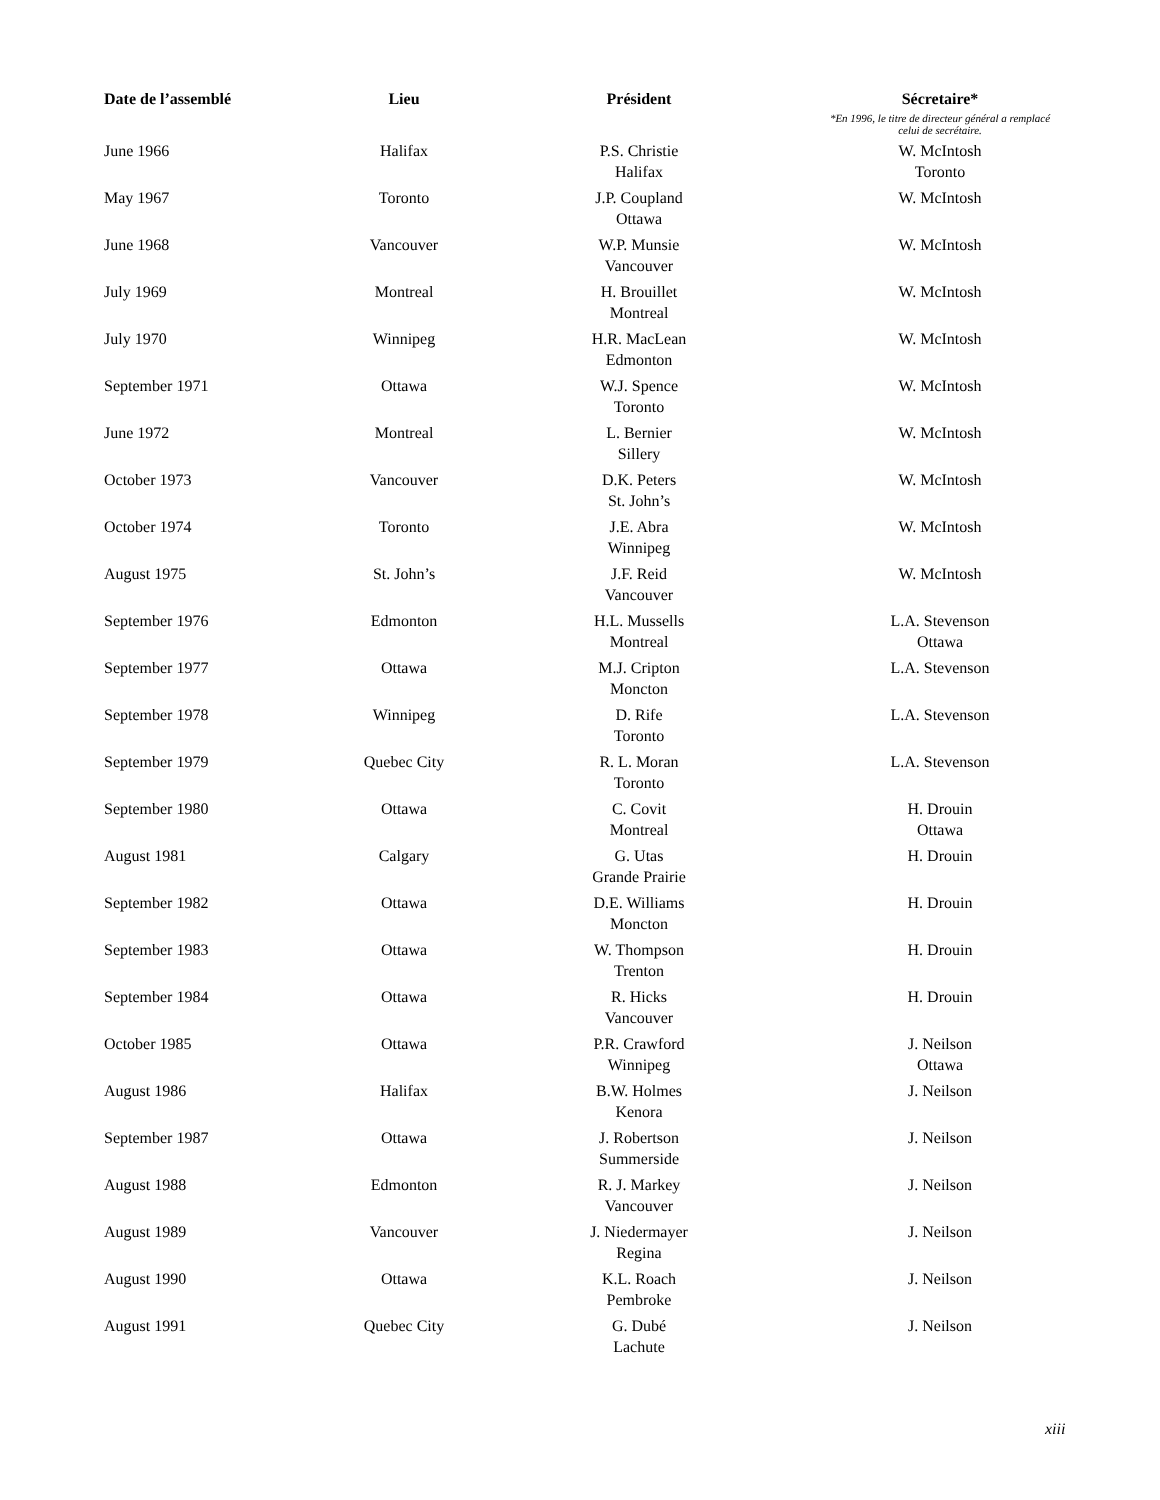| Date de l’assemblé | Lieu | Président | Sécretaire* *En 1996, le titre de directeur général a remplacé celui de secrétaire. |
| --- | --- | --- | --- |
| June 1966 | Halifax | P.S. Christie Halifax | W. McIntosh Toronto |
| May 1967 | Toronto | J.P. Coupland Ottawa | W. McIntosh |
| June 1968 | Vancouver | W.P. Munsie Vancouver | W. McIntosh |
| July 1969 | Montreal | H. Brouillet Montreal | W. McIntosh |
| July 1970 | Winnipeg | H.R. MacLean Edmonton | W. McIntosh |
| September 1971 | Ottawa | W.J. Spence Toronto | W. McIntosh |
| June 1972 | Montreal | L. Bernier Sillery | W. McIntosh |
| October 1973 | Vancouver | D.K. Peters St. John’s | W. McIntosh |
| October 1974 | Toronto | J.E. Abra Winnipeg | W. McIntosh |
| August 1975 | St. John’s | J.F. Reid Vancouver | W. McIntosh |
| September 1976 | Edmonton | H.L. Mussells Montreal | L.A. Stevenson Ottawa |
| September 1977 | Ottawa | M.J. Cripton Moncton | L.A. Stevenson |
| September 1978 | Winnipeg | D. Rife Toronto | L.A. Stevenson |
| September 1979 | Quebec City | R. L. Moran Toronto | L.A. Stevenson |
| September 1980 | Ottawa | C. Covit Montreal | H. Drouin Ottawa |
| August 1981 | Calgary | G. Utas Grande Prairie | H. Drouin |
| September 1982 | Ottawa | D.E. Williams Moncton | H. Drouin |
| September 1983 | Ottawa | W. Thompson Trenton | H. Drouin |
| September 1984 | Ottawa | R. Hicks Vancouver | H. Drouin |
| October 1985 | Ottawa | P.R. Crawford Winnipeg | J. Neilson Ottawa |
| August 1986 | Halifax | B.W. Holmes Kenora | J. Neilson |
| September 1987 | Ottawa | J. Robertson Summerside | J. Neilson |
| August 1988 | Edmonton | R. J. Markey Vancouver | J. Neilson |
| August 1989 | Vancouver | J. Niedermayer Regina | J. Neilson |
| August 1990 | Ottawa | K.L. Roach Pembroke | J. Neilson |
| August 1991 | Quebec City | G. Dubé Lachute | J. Neilson |
xiii